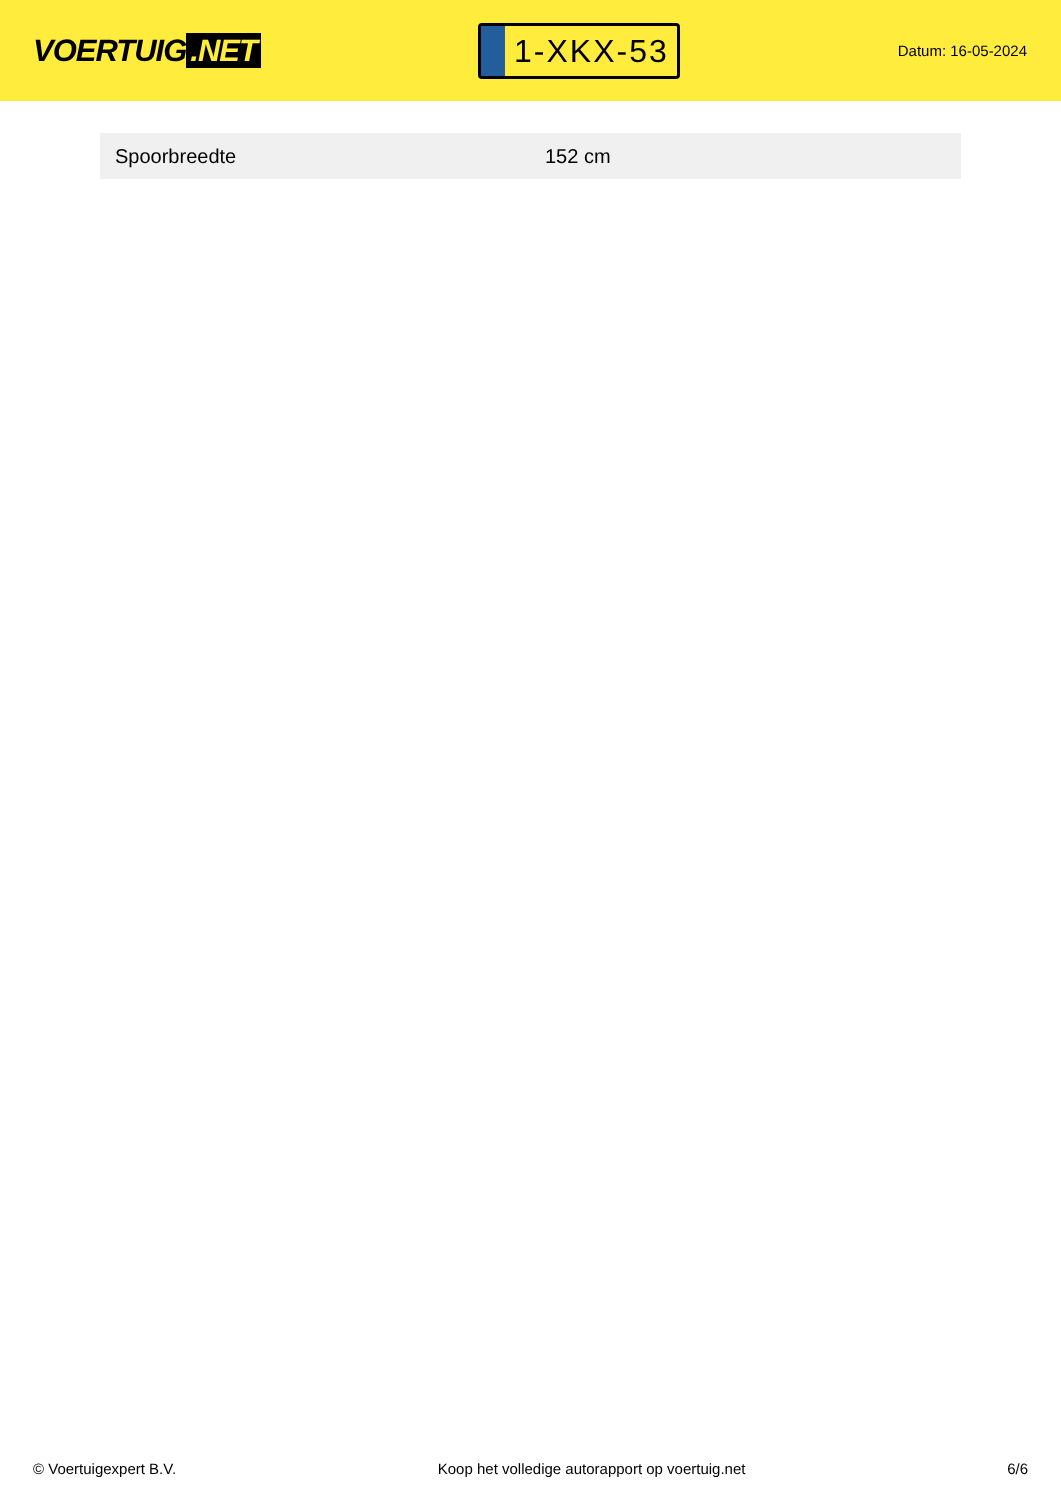VOERTUIG.NET
1-XKX-53
Datum: 16-05-2024
| Spoorbreedte | 152 cm |
© Voertuigexpert B.V. Koop het volledige autorapport op voertuig.net 6/6